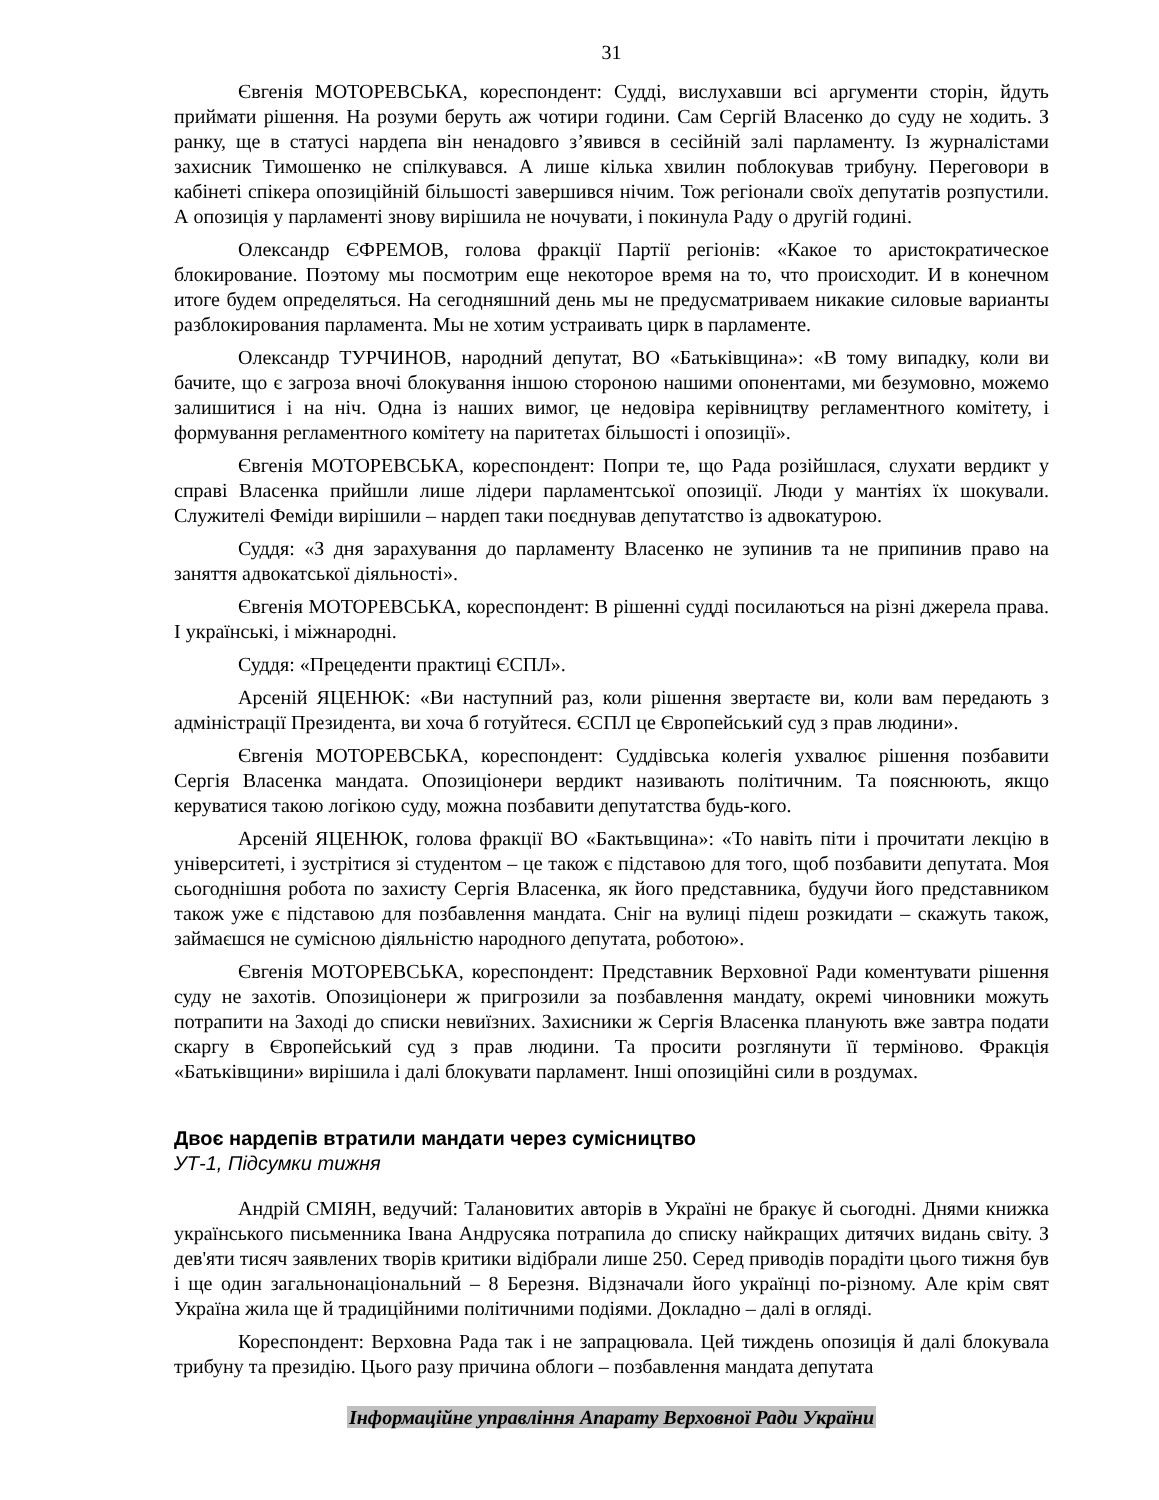31
Євгенія МОТОРЕВСЬКА, кореспондент: Судді, вислухавши всі аргументи сторін, йдуть приймати рішення. На розуми беруть аж чотири години. Сам Сергій Власенко до суду не ходить. З ранку, ще в статусі нардепа він ненадовго з’явився в сесійній залі парламенту. Із журналістами захисник Тимошенко не спілкувався. А лише кілька хвилин поблокував трибуну. Переговори в кабінеті спікера опозиційній більшості завершився нічим. Тож регіонали своїх депутатів розпустили. А опозиція у парламенті знову вирішила не ночувати, і покинула Раду о другій годині.
Олександр ЄФРЕМОВ, голова фракції Партії регіонів: «Какое то аристократическое блокирование. Поэтому мы посмотрим еще некоторое время на то, что происходит. И в конечном итоге будем определяться. На сегодняшний день мы не предусматриваем никакие силовые варианты разблокирования парламента. Мы не хотим устраивать цирк в парламенте.
Олександр ТУРЧИНОВ, народний депутат, ВО «Батьківщина»: «В тому випадку, коли ви бачите, що є загроза вночі блокування іншою стороною нашими опонентами, ми безумовно, можемо залишитися і на ніч. Одна із наших вимог, це недовіра керівництву регламентного комітету, і формування регламентного комітету на паритетах більшості і опозиції».
Євгенія МОТОРЕВСЬКА, кореспондент: Попри те, що Рада розійшлася, слухати вердикт у справі Власенка прийшли лише лідери парламентської опозиції. Люди у мантіях їх шокували. Служителі Феміди вирішили – нардеп таки поєднував депутатство із адвокатурою.
Суддя: «З дня зарахування до парламенту Власенко не зупинив та не припинив право на заняття адвокатської діяльності».
Євгенія МОТОРЕВСЬКА, кореспондент: В рішенні судді посилаються на різні джерела права. І українські, і міжнародні.
Суддя: «Прецеденти практиці ЄСПЛ».
Арсеній ЯЦЕНЮК: «Ви наступний раз, коли рішення звертаєте ви, коли вам передають з адміністрації Президента, ви хоча б готуйтеся. ЄСПЛ це Європейський суд з прав людини».
Євгенія МОТОРЕВСЬКА, кореспондент: Суддівська колегія ухвалює рішення позбавити Сергія Власенка мандата. Опозиціонери вердикт називають політичним. Та пояснюють, якщо керуватися такою логікою суду, можна позбавити депутатства будь-кого.
Арсеній ЯЦЕНЮК, голова фракції ВО «Бактьвщина»: «То навіть піти і прочитати лекцію в університеті, і зустрітися зі студентом – це також є підставою для того, щоб позбавити депутата. Моя сьогоднішня робота по захисту Сергія Власенка, як його представника, будучи його представником також уже є підставою для позбавлення мандата. Сніг на вулиці підеш розкидати – скажуть також, займаєшся не сумісною діяльністю народного депутата, роботою».
Євгенія МОТОРЕВСЬКА, кореспондент: Представник Верховної Ради коментувати рішення суду не захотів. Опозиціонери ж пригрозили за позбавлення мандату, окремі чиновники можуть потрапити на Заході до списки невиїзних. Захисники ж Сергія Власенка планують вже завтра подати скаргу в Європейський суд з прав людини. Та просити розглянути її терміново. Фракція «Батьківщини» вирішила і далі блокувати парламент. Інші опозиційні сили в роздумах.
Двоє нардепів втратили мандати через сумісництво
УТ-1, Підсумки тижня
Андрій СМІЯН, ведучий: Талановитих авторів в Україні не бракує й сьогодні. Днями книжка українського письменника Івана Андрусяка потрапила до списку найкращих дитячих видань світу. З дев'яти тисяч заявлених творів критики відібрали лише 250. Серед приводів порадіти цього тижня був і ще один загальнонаціональний – 8 Березня. Відзначали його українці по-різному. Але крім свят Україна жила ще й традиційними політичними подіями. Докладно – далі в огляді.
Кореспондент: Верховна Рада так і не запрацювала. Цей тиждень опозиція й далі блокувала трибуну та президію. Цього разу причина облоги – позбавлення мандата депутата
Інформаційне управління Апарату Верховної Ради України